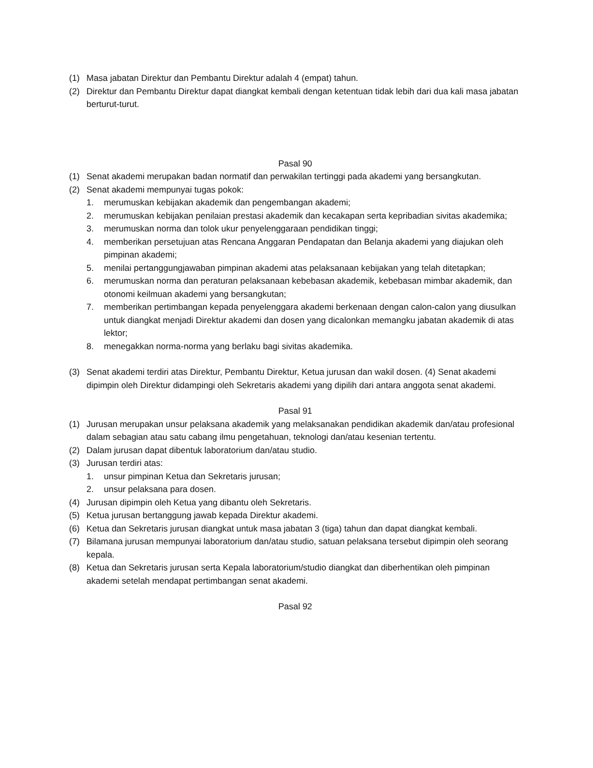(1) Masa jabatan Direktur dan Pembantu Direktur adalah 4 (empat) tahun.
(2) Direktur dan Pembantu Direktur dapat diangkat kembali dengan ketentuan tidak lebih dari dua kali masa jabatan berturut-turut.
Pasal 90
(1) Senat akademi merupakan badan normatif dan perwakilan tertinggi pada akademi yang bersangkutan.
(2) Senat akademi mempunyai tugas pokok:
1. merumuskan kebijakan akademik dan pengembangan akademi;
2. merumuskan kebijakan penilaian prestasi akademik dan kecakapan serta kepribadian sivitas akademika;
3. merumuskan norma dan tolok ukur penyelenggaraan pendidikan tinggi;
4. memberikan persetujuan atas Rencana Anggaran Pendapatan dan Belanja akademi yang diajukan oleh pimpinan akademi;
5. menilai pertanggungjawaban pimpinan akademi atas pelaksanaan kebijakan yang telah ditetapkan;
6. merumuskan norma dan peraturan pelaksanaan kebebasan akademik, kebebasan mimbar akademik, dan otonomi keilmuan akademi yang bersangkutan;
7. memberikan pertimbangan kepada penyelenggara akademi berkenaan dengan calon-calon yang diusulkan untuk diangkat menjadi Direktur akademi dan dosen yang dicalonkan memangku jabatan akademik di atas lektor;
8. menegakkan norma-norma yang berlaku bagi sivitas akademika.
(3) Senat akademi terdiri atas Direktur, Pembantu Direktur, Ketua jurusan dan wakil dosen. (4) Senat akademi dipimpin oleh Direktur didampingi oleh Sekretaris akademi yang dipilih dari antara anggota senat akademi.
Pasal 91
(1) Jurusan merupakan unsur pelaksana akademik yang melaksanakan pendidikan akademik dan/atau profesional dalam sebagian atau satu cabang ilmu pengetahuan, teknologi dan/atau kesenian tertentu.
(2) Dalam jurusan dapat dibentuk laboratorium dan/atau studio.
(3) Jurusan terdiri atas:
1. unsur pimpinan Ketua dan Sekretaris jurusan;
2. unsur pelaksana para dosen.
(4) Jurusan dipimpin oleh Ketua yang dibantu oleh Sekretaris.
(5) Ketua jurusan bertanggung jawab kepada Direktur akademi.
(6) Ketua dan Sekretaris jurusan diangkat untuk masa jabatan 3 (tiga) tahun dan dapat diangkat kembali.
(7) Bilamana jurusan mempunyai laboratorium dan/atau studio, satuan pelaksana tersebut dipimpin oleh seorang kepala.
(8) Ketua dan Sekretaris jurusan serta Kepala laboratorium/studio diangkat dan diberhentikan oleh pimpinan akademi setelah mendapat pertimbangan senat akademi.
Pasal 92